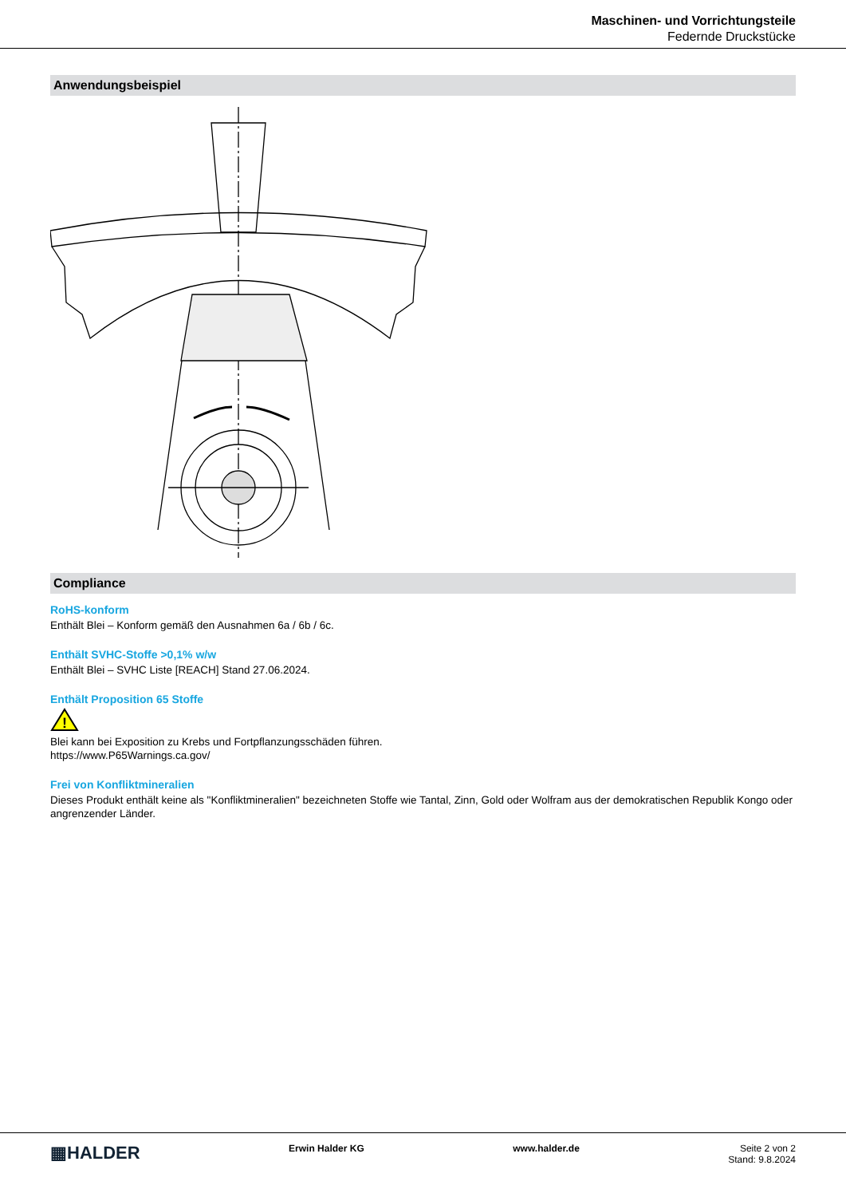Maschinen- und Vorrichtungsteile
Federnde Druckstücke
Anwendungsbeispiel
Compliance
RoHS-konform
Enthält Blei – Konform gemäß den Ausnahmen 6a / 6b / 6c.
Enthält SVHC-Stoffe >0,1% w/w
Enthält Blei – SVHC Liste [REACH] Stand 27.06.2024.
Enthält Proposition 65 Stoffe
!
Blei kann bei Exposition zu Krebs und Fortpflanzungsschäden führen.
https://www.P65Warnings.ca.gov/
Frei von Konfliktmineralien
Dieses Produkt enthält keine als "Konfliktmineralien" bezeichneten Stoffe wie Tantal, Zinn, Gold oder Wolfram aus der demokratischen Republik Kongo oder angrenzender Länder.
▦HALDER
Erwin Halder KG www.halder.de Seite 2 von 2
Stand: 9.8.2024